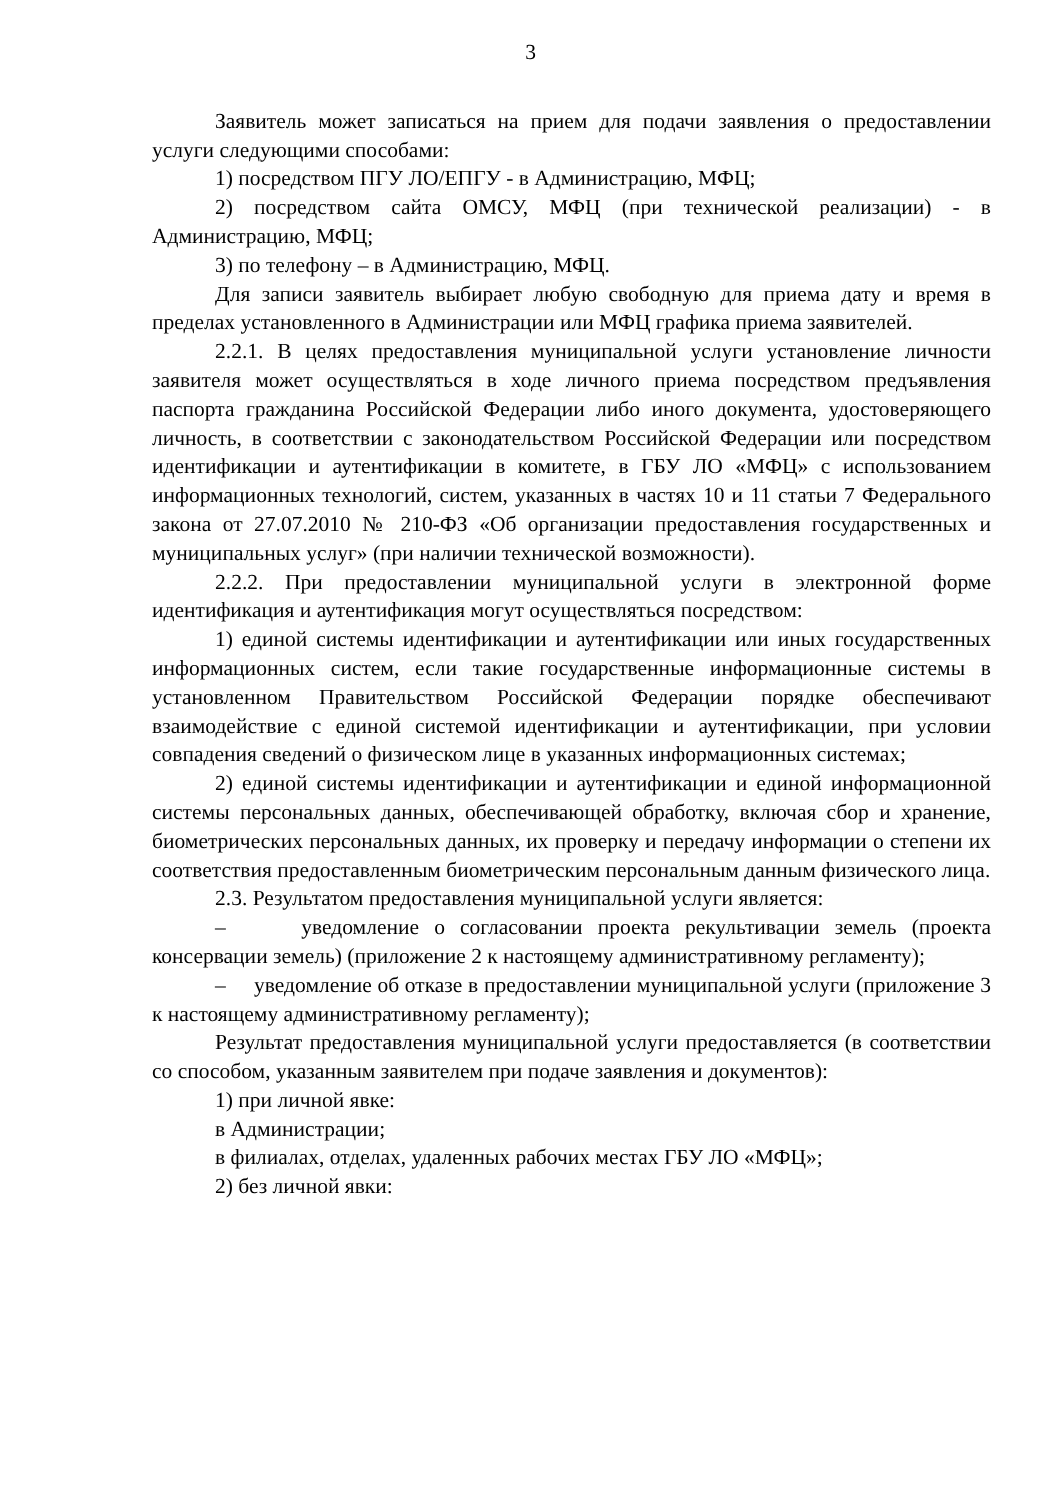3
Заявитель может записаться на прием для подачи заявления о предоставлении услуги следующими способами:
1) посредством ПГУ ЛО/ЕПГУ - в Администрацию, МФЦ;
2) посредством сайта ОМСУ, МФЦ (при технической реализации) - в Администрацию, МФЦ;
3) по телефону – в Администрацию, МФЦ.
Для записи заявитель выбирает любую свободную для приема дату и время в пределах установленного в Администрации или МФЦ графика приема заявителей.
2.2.1. В целях предоставления муниципальной услуги установление личности заявителя может осуществляться в ходе личного приема посредством предъявления паспорта гражданина Российской Федерации либо иного документа, удостоверяющего личность, в соответствии с законодательством Российской Федерации или посредством идентификации и аутентификации в комитете, в ГБУ ЛО «МФЦ» с использованием информационных технологий, систем, указанных в частях 10 и 11 статьи 7 Федерального закона от 27.07.2010 № 210-ФЗ «Об организации предоставления государственных и муниципальных услуг» (при наличии технической возможности).
2.2.2. При предоставлении муниципальной услуги в электронной форме идентификация и аутентификация могут осуществляться посредством:
1) единой системы идентификации и аутентификации или иных государственных информационных систем, если такие государственные информационные системы в установленном Правительством Российской Федерации порядке обеспечивают взаимодействие с единой системой идентификации и аутентификации, при условии совпадения сведений о физическом лице в указанных информационных системах;
2) единой системы идентификации и аутентификации и единой информационной системы персональных данных, обеспечивающей обработку, включая сбор и хранение, биометрических персональных данных, их проверку и передачу информации о степени их соответствия предоставленным биометрическим персональным данным физического лица.
2.3. Результатом предоставления муниципальной услуги является:
– уведомление о согласовании проекта рекультивации земель (проекта консервации земель) (приложение 2 к настоящему административному регламенту);
– уведомление об отказе в предоставлении муниципальной услуги (приложение 3 к настоящему административному регламенту);
Результат предоставления муниципальной услуги предоставляется (в соответствии со способом, указанным заявителем при подаче заявления и документов):
1) при личной явке:
в Администрации;
в филиалах, отделах, удаленных рабочих местах ГБУ ЛО «МФЦ»;
2) без личной явки: